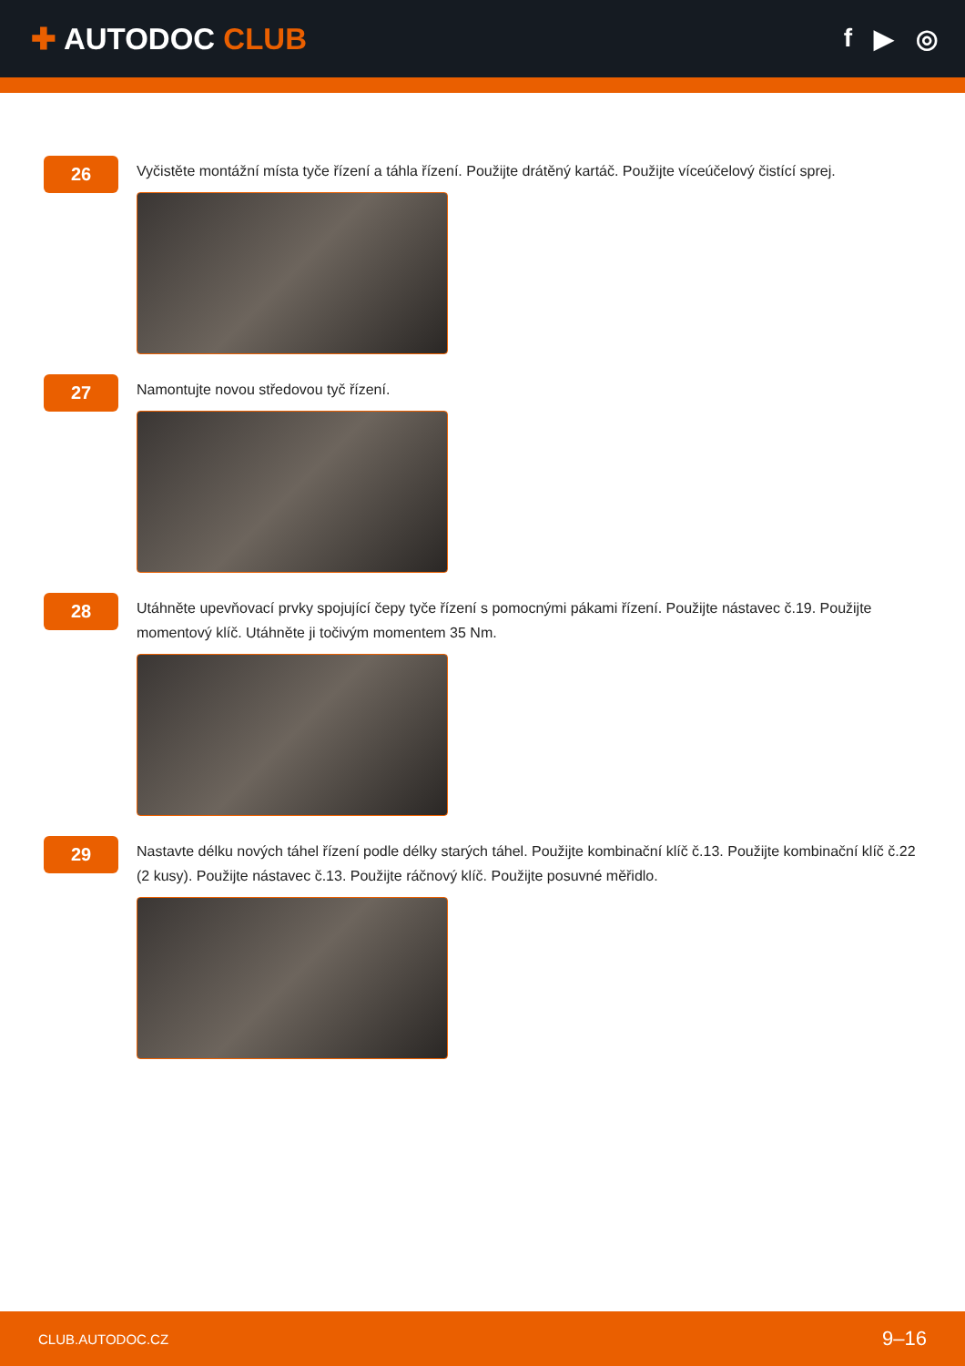✚ AUTODOC CLUB
f ▶ ◎
26
Vyčistěte montážní místa tyče řízení a táhla řízení. Použijte drátěný kartáč. Použijte víceúčelový čistící sprej.
27
Namontujte novou středovou tyč řízení.
28
Utáhněte upevňovací prvky spojující čepy tyče řízení s pomocnými pákami řízení. Použijte nástavec č.19. Použijte momentový klíč. Utáhněte ji točivým momentem 35 Nm.
29
Nastavte délku nových táhel řízení podle délky starých táhel. Použijte kombinační klíč č.13. Použijte kombinační klíč č.22 (2 kusy). Použijte nástavec č.13. Použijte ráčnový klíč. Použijte posuvné měřidlo.
CLUB.AUTODOC.CZ 9–16